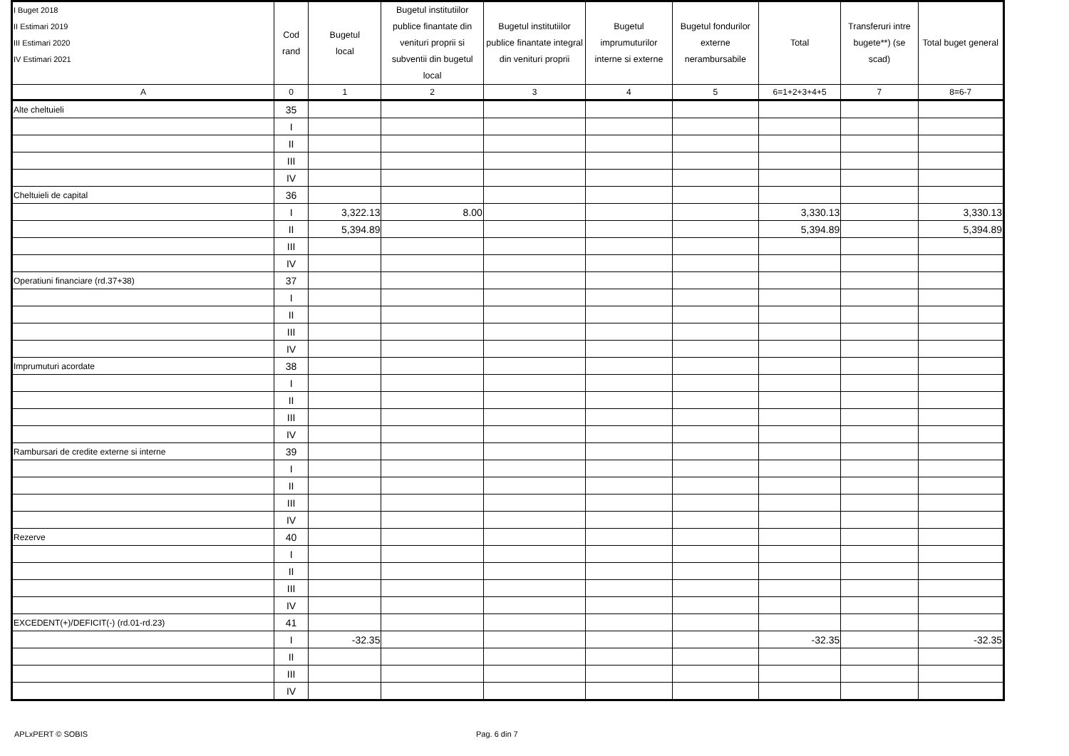| I Buget 2018 II Estimari 2019 III Estimari 2020 IV Estimari 2021 | Cod rand | Bugetul local | Bugetul institutiilor publice finantate din venituri proprii si subventii din bugetul local | Bugetul institutiilor publice finantate integral din venituri proprii | Bugetul imprumuturilor interne si externe | Bugetul fondurilor externe nerambursabile | Total | Transferuri intre bugete**) (se scad) | Total buget general |
| --- | --- | --- | --- | --- | --- | --- | --- | --- | --- |
| A | 0 | 1 | 2 | 3 | 4 | 5 | 6=1+2+3+4+5 | 7 | 8=6-7 |
| Alte cheltuieli | 35 | | | | | | | | |
| | I | | | | | | | | |
| | II | | | | | | | | |
| | III | | | | | | | | |
| | IV | | | | | | | | |
| Cheltuieli de capital | 36 | | | | | | | | |
| | I | 3,322.13 | 8.00 | | | | 3,330.13 | | 3,330.13 |
| | II | 5,394.89 | | | | | 5,394.89 | | 5,394.89 |
| | III | | | | | | | | |
| | IV | | | | | | | | |
| Operatiuni financiare (rd.37+38) | 37 | | | | | | | | |
| | I | | | | | | | | |
| | II | | | | | | | | |
| | III | | | | | | | | |
| | IV | | | | | | | | |
| Imprumuturi acordate | 38 | | | | | | | | |
| | I | | | | | | | | |
| | II | | | | | | | | |
| | III | | | | | | | | |
| | IV | | | | | | | | |
| Rambursari de credite externe si interne | 39 | | | | | | | | |
| | I | | | | | | | | |
| | II | | | | | | | | |
| | III | | | | | | | | |
| | IV | | | | | | | | |
| Rezerve | 40 | | | | | | | | |
| | I | | | | | | | | |
| | II | | | | | | | | |
| | III | | | | | | | | |
| | IV | | | | | | | | |
| EXCEDENT(+)/DEFICIT(-) (rd.01-rd.23) | 41 | | | | | | | | |
| | I | -32.35 | | | | | -32.35 | | -32.35 |
| | II | | | | | | | | |
| | III | | | | | | | | |
| | IV | | | | | | | | |
APLxPERT © SOBIS Pag. 6 din 7